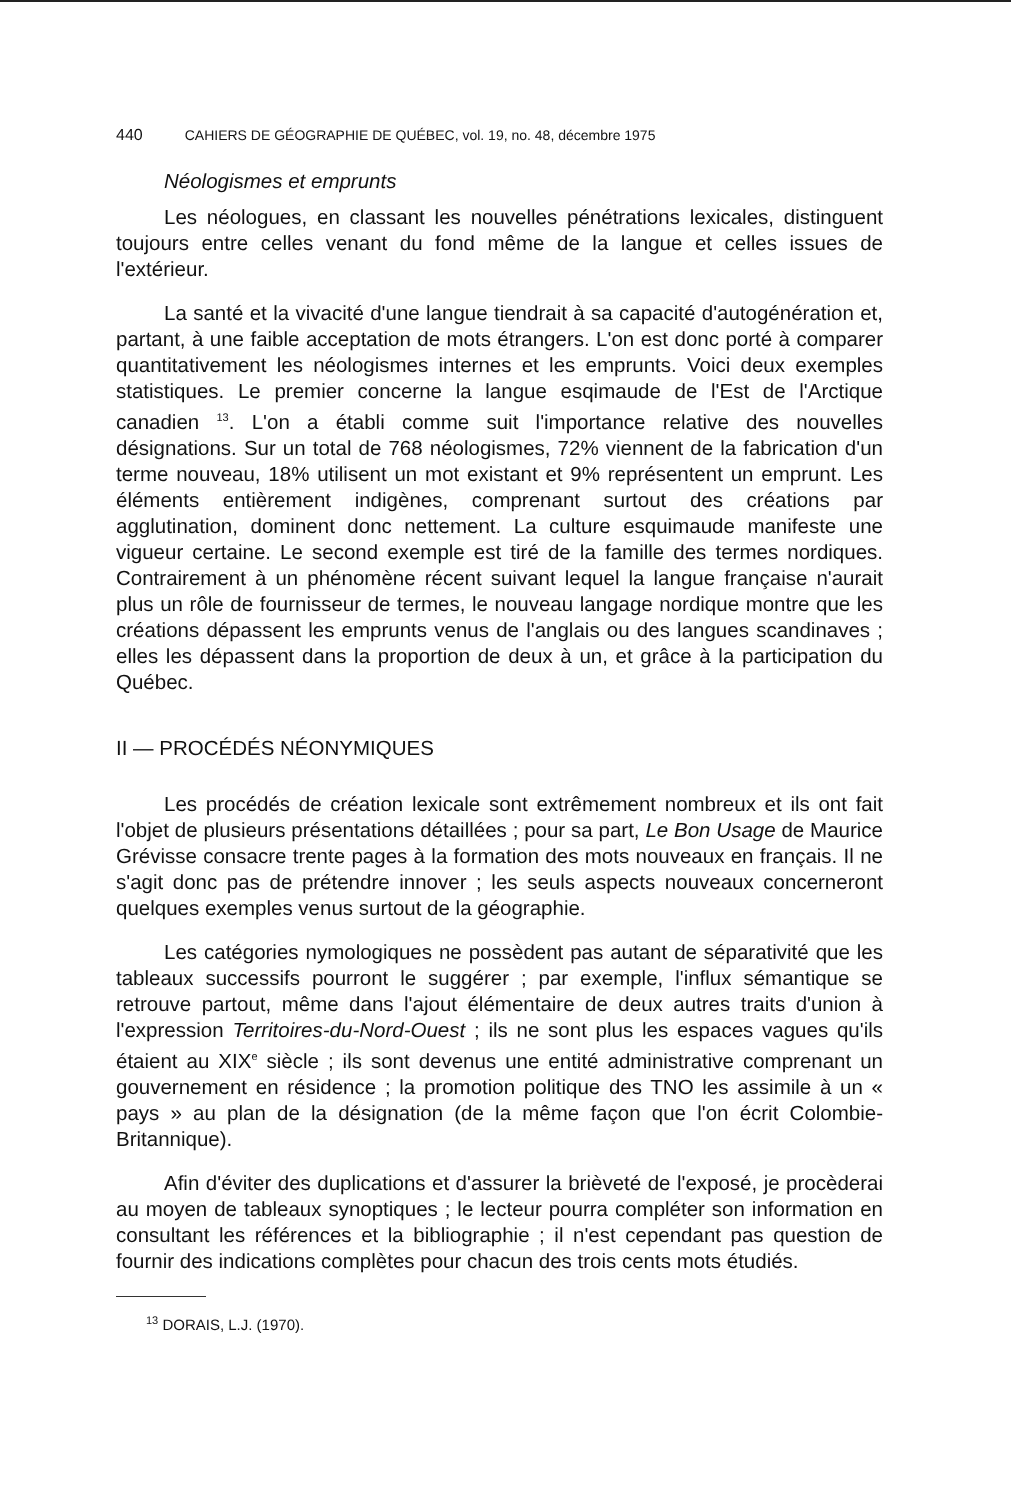440 CAHIERS DE GÉOGRAPHIE DE QUÉBEC, vol. 19, no. 48, décembre 1975
Néologismes et emprunts
Les néologues, en classant les nouvelles pénétrations lexicales, distinguent toujours entre celles venant du fond même de la langue et celles issues de l'extérieur.
La santé et la vivacité d'une langue tiendrait à sa capacité d'autogénération et, partant, à une faible acceptation de mots étrangers. L'on est donc porté à comparer quantitativement les néologismes internes et les emprunts. Voici deux exemples statistiques. Le premier concerne la langue esqimaude de l'Est de l'Arctique canadien <sup>13</sup>. L'on a établi comme suit l'importance relative des nouvelles désignations. Sur un total de 768 néologismes, 72% viennent de la fabrication d'un terme nouveau, 18% utilisent un mot existant et 9% représentent un emprunt. Les éléments entièrement indigènes, comprenant surtout des créations par agglutination, dominent donc nettement. La culture esquimaude manifeste une vigueur certaine. Le second exemple est tiré de la famille des termes nordiques. Contrairement à un phénomène récent suivant lequel la langue française n'aurait plus un rôle de fournisseur de termes, le nouveau langage nordique montre que les créations dépassent les emprunts venus de l'anglais ou des langues scandinaves ; elles les dépassent dans la proportion de deux à un, et grâce à la participation du Québec.
II — PROCÉDÉS NÉONYMIQUES
Les procédés de création lexicale sont extrêmement nombreux et ils ont fait l'objet de plusieurs présentations détaillées ; pour sa part, Le Bon Usage de Maurice Grévisse consacre trente pages à la formation des mots nouveaux en français. Il ne s'agit donc pas de prétendre innover ; les seuls aspects nouveaux concerneront quelques exemples venus surtout de la géographie.
Les catégories nymologiques ne possèdent pas autant de séparativité que les tableaux successifs pourront le suggérer ; par exemple, l'influx sémantique se retrouve partout, même dans l'ajout élémentaire de deux autres traits d'union à l'expression Territoires-du-Nord-Ouest ; ils ne sont plus les espaces vagues qu'ils étaient au XIX<sup>e</sup> siècle ; ils sont devenus une entité administrative comprenant un gouvernement en résidence ; la promotion politique des TNO les assimile à un « pays » au plan de la désignation (de la même façon que l'on écrit Colombie-Britannique).
Afin d'éviter des duplications et d'assurer la brièveté de l'exposé, je procèderai au moyen de tableaux synoptiques ; le lecteur pourra compléter son information en consultant les références et la bibliographie ; il n'est cependant pas question de fournir des indications complètes pour chacun des trois cents mots étudiés.
<sup>13</sup> DORAIS, L.J. (1970).